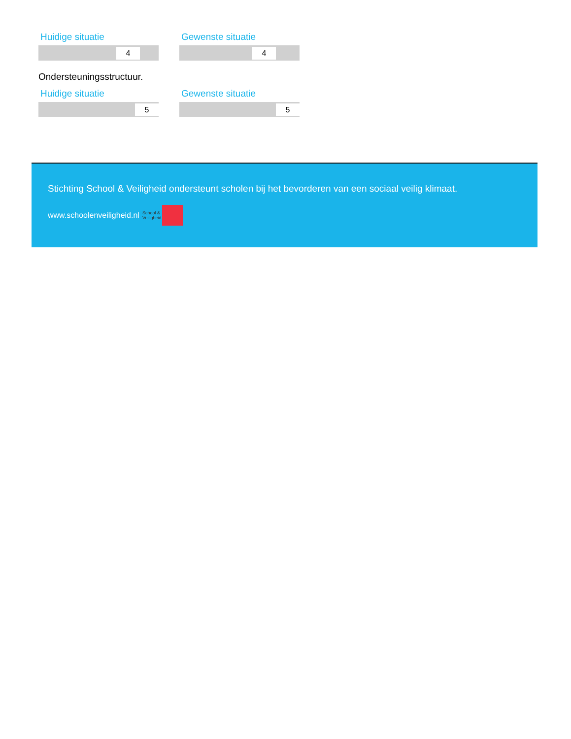Huidige situatie
4
Gewenste situatie
4
Ondersteuningsstructuur.
Huidige situatie
5
Gewenste situatie
5
Stichting School & Veiligheid ondersteunt scholen bij het bevorderen van een sociaal veilig klimaat.
www.schoolenveiligheid.nl School &
Veiligheid